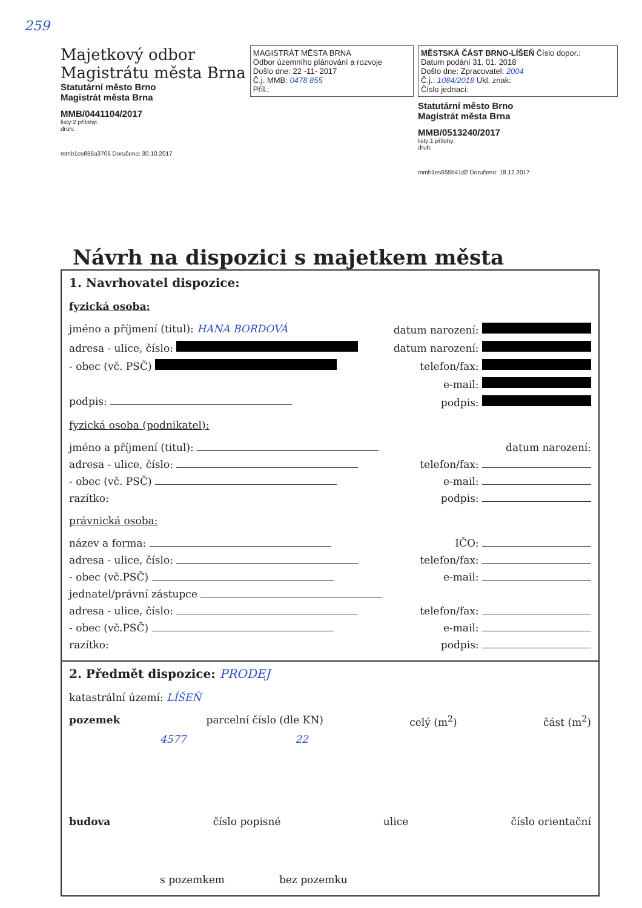259
Majetkový odbor
Magistrátu města Brna
Statutární město Brno
Magistrát města Brna
MMB/0441104/2017
listy:2 přílohy:
druh:
mmb1es655a3705 Doručeno: 30.10.2017
MAGISTRÁT MĚSTA BRNA
Odbor územního plánování a rozvoje
Došlo dne: 22 -11- 2017
Č.j. MMB: 0478 855
Příl.:
MĚSTSKÁ ČÁST BRNO-LÍŠEŇ Číslo dopor.:
Datum podání 31. 01. 2018
Došlo dne: Zpracovatel: 2004
Č.j.: 1084/2018 Ukl. znak:
Číslo jednací:
Statutární město Brno
Magistrát města Brna
MMB/0513240/2017
listy:1 přílohy:
druh:
mmb1es655b41d2 Doručeno: 18.12.2017
Návrh na dispozici s majetkem města
1. Navrhovatel dispozice:
fyzická osoba:
jméno a příjmení (titul): HANA BORDOVÁ datum narození:
adresa - ulice, číslo: datum narození:
- obec (vč. PSČ) telefon/fax:
e-mail:
podpis: podpis:
fyzická osoba (podnikatel):
jméno a příjmení (titul): datum narození:
adresa - ulice, číslo: telefon/fax:
- obec (vč. PSČ) e-mail:
razítko: podpis:
právnická osoba:
název a forma: IČO:
adresa - ulice, číslo: telefon/fax:
- obec (vč.PSČ) e-mail:
jednatel/právní zástupce
adresa - ulice, číslo: telefon/fax:
- obec (vč.PSČ) e-mail:
razítko: podpis:
2. Předmět dispozice: PRODEJ
katastrální území: LÍŠEŇ
pozemek parcelní číslo (dle KN) celý (m<sup>2</sup>) část (m<sup>2</sup>)
4577 22
budova číslo popisné ulice číslo orientační
s pozemkem bez pozemku